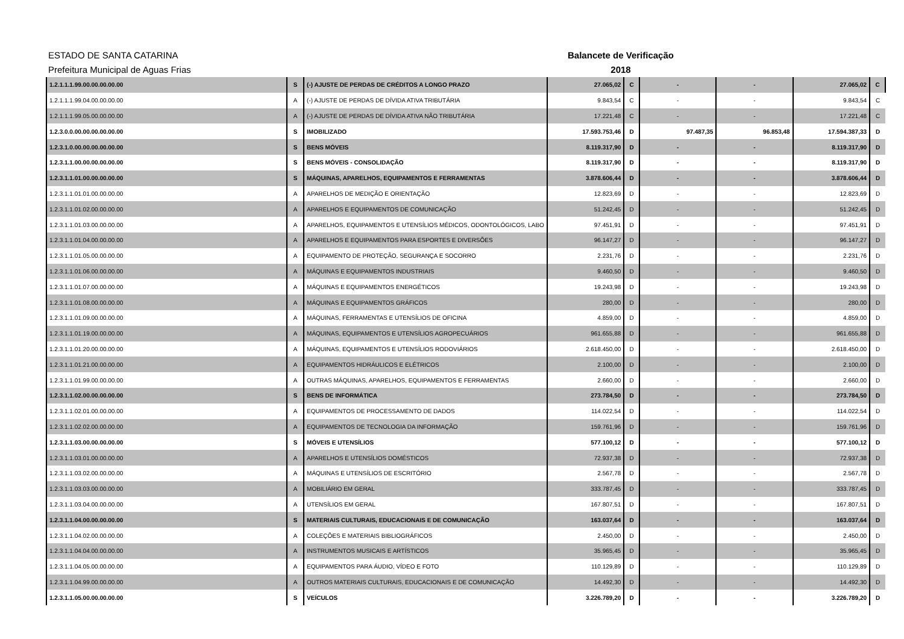ESTADO DE SANTA CATARINA
Prefeitura Municipal de Aguas Frias
Balancete de Verificação
2018
| 1.2.1.1.1.99.00.00.00.00.00 | S | (-) AJUSTE DE PERDAS DE CRÉDITOS A LONGO PRAZO | 27.065,02 | C | - | - | 27.065,02 | C |
| 1.2.1.1.1.99.04.00.00.00.00 | A | (-) AJUSTE DE PERDAS DE DÍVIDA ATIVA TRIBUTÁRIA | 9.843,54 | C | - | - | 9.843,54 | C |
| 1.2.1.1.1.99.05.00.00.00.00 | A | (-) AJUSTE DE PERDAS DE DÍVIDA ATIVA NÃO TRIBUTÁRIA | 17.221,48 | C | - | - | 17.221,48 | C |
| 1.2.3.0.0.00.00.00.00.00.00 | S | IMOBILIZADO | 17.593.753,46 | D | 97.487,35 | 96.853,48 | 17.594.387,33 | D |
| 1.2.3.1.0.00.00.00.00.00.00 | S | BENS MÓVEIS | 8.119.317,90 | D | - | - | 8.119.317,90 | D |
| 1.2.3.1.1.00.00.00.00.00.00 | S | BENS MÓVEIS - CONSOLIDAÇÃO | 8.119.317,90 | D | - | - | 8.119.317,90 | D |
| 1.2.3.1.1.01.00.00.00.00.00 | S | MÁQUINAS, APARELHOS, EQUIPAMENTOS E FERRAMENTAS | 3.878.606,44 | D | - | - | 3.878.606,44 | D |
| 1.2.3.1.1.01.01.00.00.00.00 | A | APARELHOS DE MEDIÇÃO E ORIENTAÇÃO | 12.823,69 | D | - | - | 12.823,69 | D |
| 1.2.3.1.1.01.02.00.00.00.00 | A | APARELHOS E EQUIPAMENTOS DE COMUNICAÇÃO | 51.242,45 | D | - | - | 51.242,45 | D |
| 1.2.3.1.1.01.03.00.00.00.00 | A | APARELHOS, EQUIPAMENTOS E UTENSÍLIOS MÉDICOS, ODONTOLÓGICOS, LABO | 97.451,91 | D | - | - | 97.451,91 | D |
| 1.2.3.1.1.01.04.00.00.00.00 | A | APARELHOS E EQUIPAMENTOS PARA ESPORTES E DIVERSÕES | 96.147,27 | D | - | - | 96.147,27 | D |
| 1.2.3.1.1.01.05.00.00.00.00 | A | EQUIPAMENTO DE PROTEÇÃO, SEGURANÇA E SOCORRO | 2.231,76 | D | - | - | 2.231,76 | D |
| 1.2.3.1.1.01.06.00.00.00.00 | A | MÁQUINAS E EQUIPAMENTOS INDUSTRIAIS | 9.460,50 | D | - | - | 9.460,50 | D |
| 1.2.3.1.1.01.07.00.00.00.00 | A | MÁQUINAS E EQUIPAMENTOS ENERGÉTICOS | 19.243,98 | D | - | - | 19.243,98 | D |
| 1.2.3.1.1.01.08.00.00.00.00 | A | MÁQUINAS E EQUIPAMENTOS GRÁFICOS | 280,00 | D | - | - | 280,00 | D |
| 1.2.3.1.1.01.09.00.00.00.00 | A | MÁQUINAS, FERRAMENTAS E UTENSÍLIOS DE OFICINA | 4.859,00 | D | - | - | 4.859,00 | D |
| 1.2.3.1.1.01.19.00.00.00.00 | A | MÁQUINAS, EQUIPAMENTOS E UTENSÍLIOS AGROPECUÁRIOS | 961.655,88 | D | - | - | 961.655,88 | D |
| 1.2.3.1.1.01.20.00.00.00.00 | A | MÁQUINAS, EQUIPAMENTOS E UTENSÍLIOS RODOVIÁRIOS | 2.618.450,00 | D | - | - | 2.618.450,00 | D |
| 1.2.3.1.1.01.21.00.00.00.00 | A | EQUIPAMENTOS HIDRÁULICOS E ELÉTRICOS | 2.100,00 | D | - | - | 2.100,00 | D |
| 1.2.3.1.1.01.99.00.00.00.00 | A | OUTRAS MÁQUINAS, APARELHOS, EQUIPAMENTOS E FERRAMENTAS | 2.660,00 | D | - | - | 2.660,00 | D |
| 1.2.3.1.1.02.00.00.00.00.00 | S | BENS DE INFORMÁTICA | 273.784,50 | D | - | - | 273.784,50 | D |
| 1.2.3.1.1.02.01.00.00.00.00 | A | EQUIPAMENTOS DE PROCESSAMENTO DE DADOS | 114.022,54 | D | - | - | 114.022,54 | D |
| 1.2.3.1.1.02.02.00.00.00.00 | A | EQUIPAMENTOS DE TECNOLOGIA DA INFORMAÇÃO | 159.761,96 | D | - | - | 159.761,96 | D |
| 1.2.3.1.1.03.00.00.00.00.00 | S | MÓVEIS E UTENSÍLIOS | 577.100,12 | D | - | - | 577.100,12 | D |
| 1.2.3.1.1.03.01.00.00.00.00 | A | APARELHOS E UTENSÍLIOS DOMÉSTICOS | 72.937,38 | D | - | - | 72.937,38 | D |
| 1.2.3.1.1.03.02.00.00.00.00 | A | MÁQUINAS E UTENSÍLIOS DE ESCRITÓRIO | 2.567,78 | D | - | - | 2.567,78 | D |
| 1.2.3.1.1.03.03.00.00.00.00 | A | MOBILIÁRIO EM GERAL | 333.787,45 | D | - | - | 333.787,45 | D |
| 1.2.3.1.1.03.04.00.00.00.00 | A | UTENSÍLIOS EM GERAL | 167.807,51 | D | - | - | 167.807,51 | D |
| 1.2.3.1.1.04.00.00.00.00.00 | S | MATERIAIS CULTURAIS, EDUCACIONAIS E DE COMUNICAÇÃO | 163.037,64 | D | - | - | 163.037,64 | D |
| 1.2.3.1.1.04.02.00.00.00.00 | A | COLEÇÕES E MATERIAIS BIBLIOGRÁFICOS | 2.450,00 | D | - | - | 2.450,00 | D |
| 1.2.3.1.1.04.04.00.00.00.00 | A | INSTRUMENTOS MUSICAIS E ARTÍSTICOS | 35.965,45 | D | - | - | 35.965,45 | D |
| 1.2.3.1.1.04.05.00.00.00.00 | A | EQUIPAMENTOS PARA ÁUDIO, VÍDEO E FOTO | 110.129,89 | D | - | - | 110.129,89 | D |
| 1.2.3.1.1.04.99.00.00.00.00 | A | OUTROS MATERIAIS CULTURAIS, EDUCACIONAIS E DE COMUNICAÇÃO | 14.492,30 | D | - | - | 14.492,30 | D |
| 1.2.3.1.1.05.00.00.00.00.00 | S | VEÍCULOS | 3.226.789,20 | D | - | - | 3.226.789,20 | D |